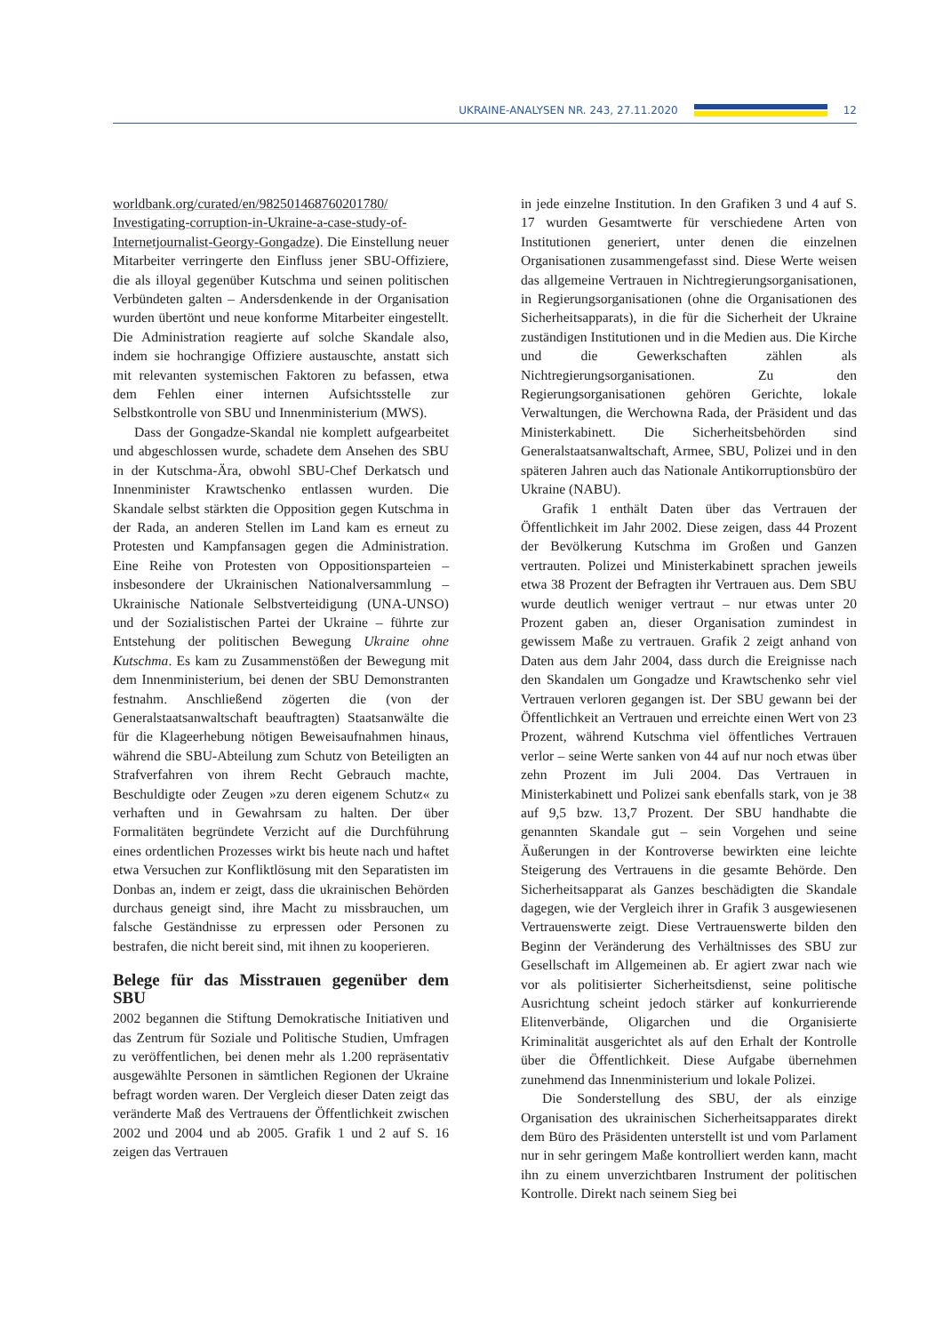UKRAINE-ANALYSEN NR. 243, 27.11.2020 12
worldbank.org/curated/en/982501468760201780/ Investigating-corruption-in-Ukraine-a-case-study-of-Internetjournalist-Georgy-Gongadze). Die Einstellung neuer Mitarbeiter verringerte den Einfluss jener SBU-Offiziere, die als illoyal gegenüber Kutschma und seinen politischen Verbündeten galten – Andersdenkende in der Organisation wurden übertönt und neue konforme Mitarbeiter eingestellt. Die Administration reagierte auf solche Skandale also, indem sie hochrangige Offiziere austauschte, anstatt sich mit relevanten systemischen Faktoren zu befassen, etwa dem Fehlen einer internen Aufsichtsstelle zur Selbstkontrolle von SBU und Innenministerium (MWS).
Dass der Gongadze-Skandal nie komplett aufgearbeitet und abgeschlossen wurde, schadete dem Ansehen des SBU in der Kutschma-Ära, obwohl SBU-Chef Derkatsch und Innenminister Krawtschenko entlassen wurden. Die Skandale selbst stärkten die Opposition gegen Kutschma in der Rada, an anderen Stellen im Land kam es erneut zu Protesten und Kampfansagen gegen die Administration. Eine Reihe von Protesten von Oppositionsparteien – insbesondere der Ukrainischen Nationalversammlung – Ukrainische Nationale Selbstverteidigung (UNA-UNSO) und der Sozialistischen Partei der Ukraine – führte zur Entstehung der politischen Bewegung Ukraine ohne Kutschma. Es kam zu Zusammenstößen der Bewegung mit dem Innenministerium, bei denen der SBU Demonstranten festnahm. Anschließend zögerten die (von der Generalstaatsanwaltschaft beauftragten) Staatsanwälte die für die Klageerhebung nötigen Beweisaufnahmen hinaus, während die SBU-Abteilung zum Schutz von Beteiligten an Strafverfahren von ihrem Recht Gebrauch machte, Beschuldigte oder Zeugen »zu deren eigenem Schutz« zu verhaften und in Gewahrsam zu halten. Der über Formalitäten begründete Verzicht auf die Durchführung eines ordentlichen Prozesses wirkt bis heute nach und haftet etwa Versuchen zur Konfliktlösung mit den Separatisten im Donbas an, indem er zeigt, dass die ukrainischen Behörden durchaus geneigt sind, ihre Macht zu missbrauchen, um falsche Geständnisse zu erpressen oder Personen zu bestrafen, die nicht bereit sind, mit ihnen zu kooperieren.
Belege für das Misstrauen gegenüber dem SBU
2002 begannen die Stiftung Demokratische Initiativen und das Zentrum für Soziale und Politische Studien, Umfragen zu veröffentlichen, bei denen mehr als 1.200 repräsentativ ausgewählte Personen in sämtlichen Regionen der Ukraine befragt worden waren. Der Vergleich dieser Daten zeigt das veränderte Maß des Vertrauens der Öffentlichkeit zwischen 2002 und 2004 und ab 2005. Grafik 1 und 2 auf S. 16 zeigen das Vertrauen
in jede einzelne Institution. In den Grafiken 3 und 4 auf S. 17 wurden Gesamtwerte für verschiedene Arten von Institutionen generiert, unter denen die einzelnen Organisationen zusammengefasst sind. Diese Werte weisen das allgemeine Vertrauen in Nichtregierungsorganisationen, in Regierungsorganisationen (ohne die Organisationen des Sicherheitsapparats), in die für die Sicherheit der Ukraine zuständigen Institutionen und in die Medien aus. Die Kirche und die Gewerkschaften zählen als Nichtregierungsorganisationen. Zu den Regierungsorganisationen gehören Gerichte, lokale Verwaltungen, die Werchowna Rada, der Präsident und das Ministerkabinett. Die Sicherheitsbehörden sind Generalstaatsanwaltschaft, Armee, SBU, Polizei und in den späteren Jahren auch das Nationale Antikorruptionsbüro der Ukraine (NABU).
Grafik 1 enthält Daten über das Vertrauen der Öffentlichkeit im Jahr 2002. Diese zeigen, dass 44 Prozent der Bevölkerung Kutschma im Großen und Ganzen vertrauten. Polizei und Ministerkabinett sprachen jeweils etwa 38 Prozent der Befragten ihr Vertrauen aus. Dem SBU wurde deutlich weniger vertraut – nur etwas unter 20 Prozent gaben an, dieser Organisation zumindest in gewissem Maße zu vertrauen. Grafik 2 zeigt anhand von Daten aus dem Jahr 2004, dass durch die Ereignisse nach den Skandalen um Gongadze und Krawtschenko sehr viel Vertrauen verloren gegangen ist. Der SBU gewann bei der Öffentlichkeit an Vertrauen und erreichte einen Wert von 23 Prozent, während Kutschma viel öffentliches Vertrauen verlor – seine Werte sanken von 44 auf nur noch etwas über zehn Prozent im Juli 2004. Das Vertrauen in Ministerkabinett und Polizei sank ebenfalls stark, von je 38 auf 9,5 bzw. 13,7 Prozent. Der SBU handhabte die genannten Skandale gut – sein Vorgehen und seine Äußerungen in der Kontroverse bewirkten eine leichte Steigerung des Vertrauens in die gesamte Behörde. Den Sicherheitsapparat als Ganzes beschädigten die Skandale dagegen, wie der Vergleich ihrer in Grafik 3 ausgewiesenen Vertrauenswerte zeigt. Diese Vertrauenswerte bilden den Beginn der Veränderung des Verhältnisses des SBU zur Gesellschaft im Allgemeinen ab. Er agiert zwar nach wie vor als politisierter Sicherheitsdienst, seine politische Ausrichtung scheint jedoch stärker auf konkurrierende Elitenverbände, Oligarchen und die Organisierte Kriminalität ausgerichtet als auf den Erhalt der Kontrolle über die Öffentlichkeit. Diese Aufgabe übernehmen zunehmend das Innenministerium und lokale Polizei.
Die Sonderstellung des SBU, der als einzige Organisation des ukrainischen Sicherheitsapparates direkt dem Büro des Präsidenten unterstellt ist und vom Parlament nur in sehr geringem Maße kontrolliert werden kann, macht ihn zu einem unverzichtbaren Instrument der politischen Kontrolle. Direkt nach seinem Sieg bei